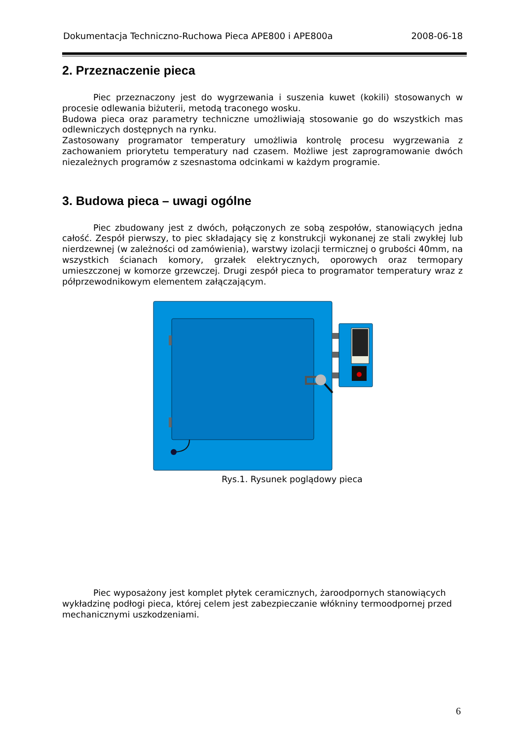Dokumentacja Techniczno-Ruchowa Pieca APE800 i APE800a 2008-06-18
2. Przeznaczenie pieca
Piec przeznaczony jest do wygrzewania i suszenia kuwet (kokili) stosowanych w procesie odlewania biżuterii, metodą traconego wosku.
Budowa pieca oraz parametry techniczne umożliwiają stosowanie go do wszystkich mas odlewniczych dostępnych na rynku.
Zastosowany programator temperatury umożliwia kontrolę procesu wygrzewania z zachowaniem priorytetu temperatury nad czasem. Możliwe jest zaprogramowanie dwóch niezależnych programów z szesnastoma odcinkami w każdym programie.
3. Budowa pieca – uwagi ogólne
Piec zbudowany jest z dwóch, połączonych ze sobą zespołów, stanowiących jedna całość. Zespół pierwszy, to piec składający się z konstrukcji wykonanej ze stali zwykłej lub nierdzewnej (w zależności od zamówienia), warstwy izolacji termicznej o grubości 40mm, na wszystkich ścianach komory, grzałek elektrycznych, oporowych oraz termopary umieszczonej w komorze grzewczej. Drugi zespół pieca to programator temperatury wraz z półprzewodnikowym elementem załączającym.
Rys.1. Rysunek poglądowy pieca
Piec wyposażony jest komplet płytek ceramicznych, żaroodpornych stanowiących wykładzinę podłogi pieca, której celem jest zabezpieczanie włókniny termoodpornej przed mechanicznymi uszkodzeniami.
6